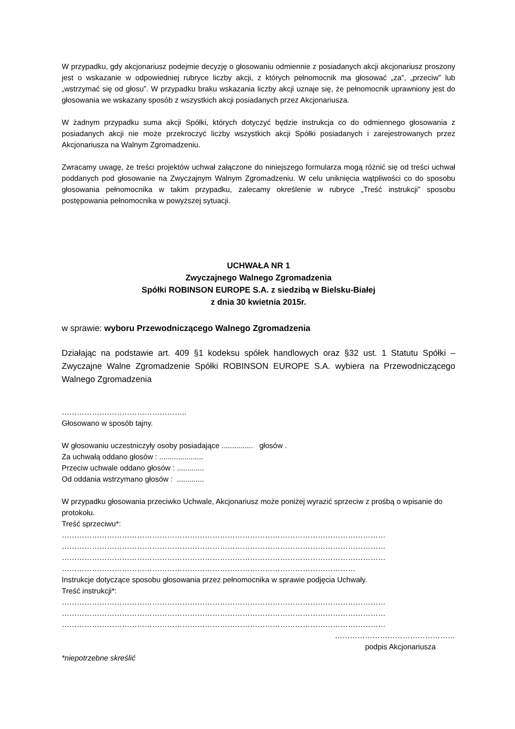W przypadku, gdy akcjonariusz podejmie decyzję o głosowaniu odmiennie z posiadanych akcji akcjonariusz proszony jest o wskazanie w odpowiedniej rubryce liczby akcji, z których pełnomocnik ma głosować „za”, „przeciw” lub „wstrzymać się od głosu”. W przypadku braku wskazania liczby akcji uznaje się, że pełnomocnik uprawniony jest do głosowania we wskazany sposób z wszystkich akcji posiadanych przez Akcjonariusza.
W żadnym przypadku suma akcji Spółki, których dotyczyć będzie instrukcja co do odmiennego głosowania z posiadanych akcji nie może przekroczyć liczby wszystkich akcji Spółki posiadanych i zarejestrowanych przez Akcjonariusza na Walnym Zgromadzeniu.
Zwracamy uwagę, że treści projektów uchwał załączone do niniejszego formularza mogą różnić się od treści uchwał poddanych pod głosowanie na Zwyczajnym Walnym Zgromadzeniu. W celu uniknięcia wątpliwości co do sposobu głosowania pełnomocnika w takim przypadku, zalecamy określenie w rubryce „Treść instrukcji” sposobu postępowania pełnomocnika w powyższej sytuacji.
UCHWAŁA NR 1
Zwyczajnego Walnego Zgromadzenia
Spółki ROBINSON EUROPE S.A. z siedzibą w Bielsku-Białej
z dnia 30 kwietnia 2015r.
w sprawie: wyboru Przewodniczącego Walnego Zgromadzenia
Działając na podstawie art. 409 §1 kodeksu spółek handlowych oraz §32 ust. 1 Statutu Spółki – Zwyczajne Walne Zgromadzenie Spółki ROBINSON EUROPE S.A. wybiera na Przewodniczącego Walnego Zgromadzenia
…………………………………………..
Głosowano w sposób tajny.
W głosowaniu uczestniczyły osoby posiadające ............... głosów .
Za uchwałą oddano głosów : .....................
Przeciw uchwale oddano głosów : .............
Od oddania wstrzymano głosów : .............
W przypadku głosowania przeciwko Uchwale, Akcjonariusz może poniżej wyrazić sprzeciw z prośbą o wpisanie do protokołu.
Treść sprzeciwu*:
…………………………………………………………………………………………………………………
…………………………………………………………………………………………………………………
…………………………………………………………………………………………………………………
………………………………………………………………………………………………………
Instrukcje dotyczące sposobu głosowania przez pełnomocnika w sprawie podjęcia Uchwały.
Treść instrukcji*:
…………………………………………………………………………………………………………………
…………………………………………………………………………………………………………………
…………………………………………………………………………………………………………………
…………………………………………
podpis Akcjonariusza
*niepotrzebne skreślić